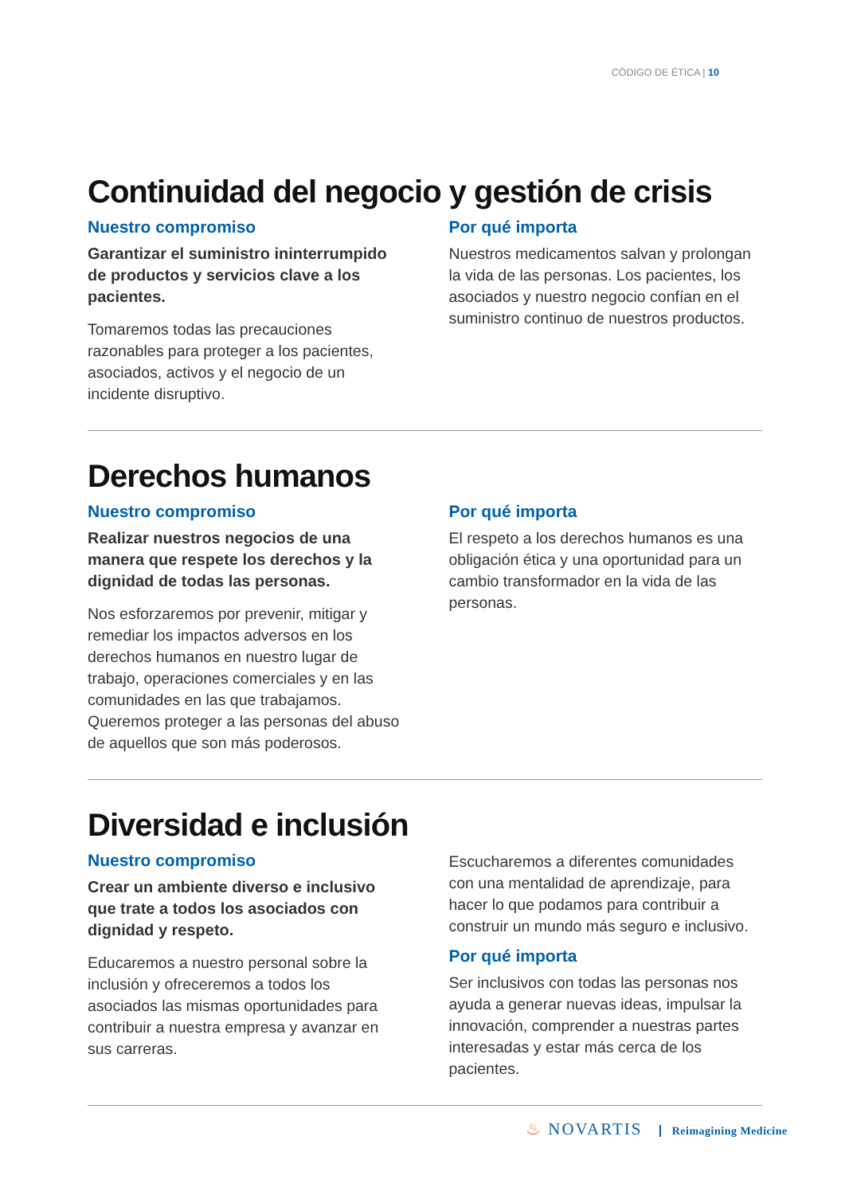CÓDIGO DE ÉTICA | 10
Continuidad del negocio y gestión de crisis
Nuestro compromiso
Garantizar el suministro ininterrumpido de productos y servicios clave a los pacientes.
Tomaremos todas las precauciones razonables para proteger a los pacientes, asociados, activos y el negocio de un incidente disruptivo.
Por qué importa
Nuestros medicamentos salvan y prolongan la vida de las personas. Los pacientes, los asociados y nuestro negocio confían en el suministro continuo de nuestros productos.
Derechos humanos
Nuestro compromiso
Realizar nuestros negocios de una manera que respete los derechos y la dignidad de todas las personas.
Nos esforzaremos por prevenir, mitigar y remediar los impactos adversos en los derechos humanos en nuestro lugar de trabajo, operaciones comerciales y en las comunidades en las que trabajamos. Queremos proteger a las personas del abuso de aquellos que son más poderosos.
Por qué importa
El respeto a los derechos humanos es una obligación ética y una oportunidad para un cambio transformador en la vida de las personas.
Diversidad e inclusión
Nuestro compromiso
Crear un ambiente diverso e inclusivo que trate a todos los asociados con dignidad y respeto.
Educaremos a nuestro personal sobre la inclusión y ofreceremos a todos los asociados las mismas oportunidades para contribuir a nuestra empresa y avanzar en sus carreras.
Escucharemos a diferentes comunidades con una mentalidad de aprendizaje, para hacer lo que podamos para contribuir a construir un mundo más seguro e inclusivo.
Por qué importa
Ser inclusivos con todas las personas nos ayuda a generar nuevas ideas, impulsar la innovación, comprender a nuestras partes interesadas y estar más cerca de los pacientes.
♨ NOVARTIS Reimagining Medicine